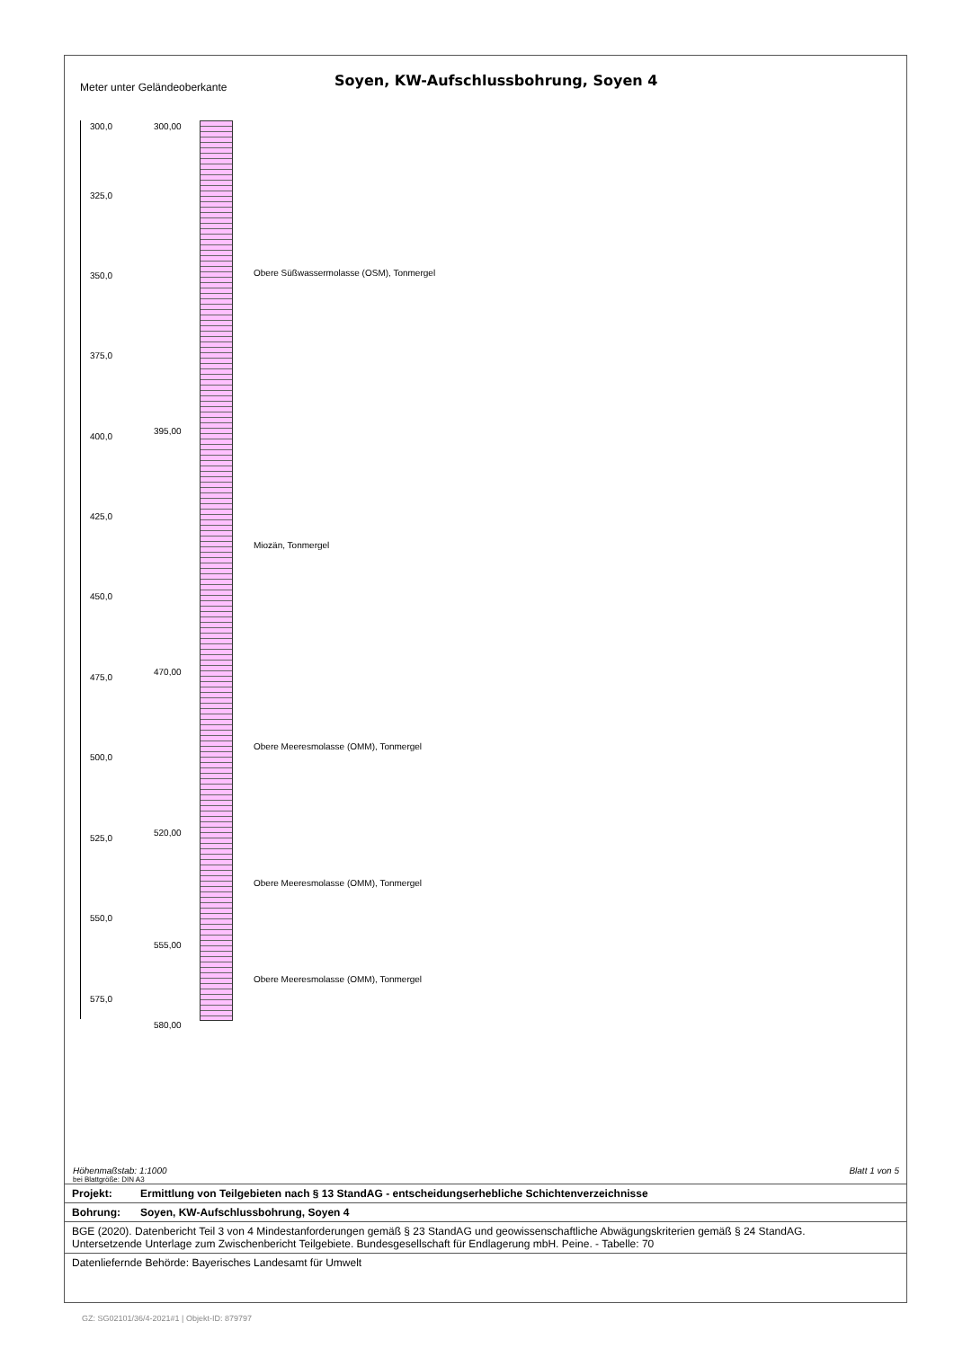Meter unter Geländeoberkante
Soyen, KW-Aufschlussbohrung, Soyen 4
300,0
325,0
350,0
375,0
400,0
425,0
450,0
475,0
500,0
525,0
550,0
575,0
300,00
395,00
470,00
520,00
555,00
580,00
Obere Süßwassermolasse (OSM), Tonmergel
Miozän, Tonmergel
Obere Meeresmolasse (OMM), Tonmergel
Obere Meeresmolasse (OMM), Tonmergel
Obere Meeresmolasse (OMM), Tonmergel
Höhenmaßstab: 1:1000 Blatt 1 von 5
bei Blattgröße: DIN A3
| Projekt: Ermittlung von Teilgebieten nach § 13 StandAG - entscheidungserhebliche Schichtenverzeichnisse |
| Bohrung: Soyen, KW-Aufschlussbohrung, Soyen 4 |
| BGE (2020). Datenbericht Teil 3 von 4 Mindestanforderungen gemäß § 23 StandAG und geowissenschaftliche Abwägungskriterien gemäß § 24 StandAG. Untersetzende Unterlage zum Zwischenbericht Teilgebiete. Bundesgesellschaft für Endlagerung mbH. Peine. - Tabelle: 70 |
| Datenliefernde Behörde: Bayerisches Landesamt für Umwelt |
GZ: SG02101/36/4-2021#1 | Objekt-ID: 879797